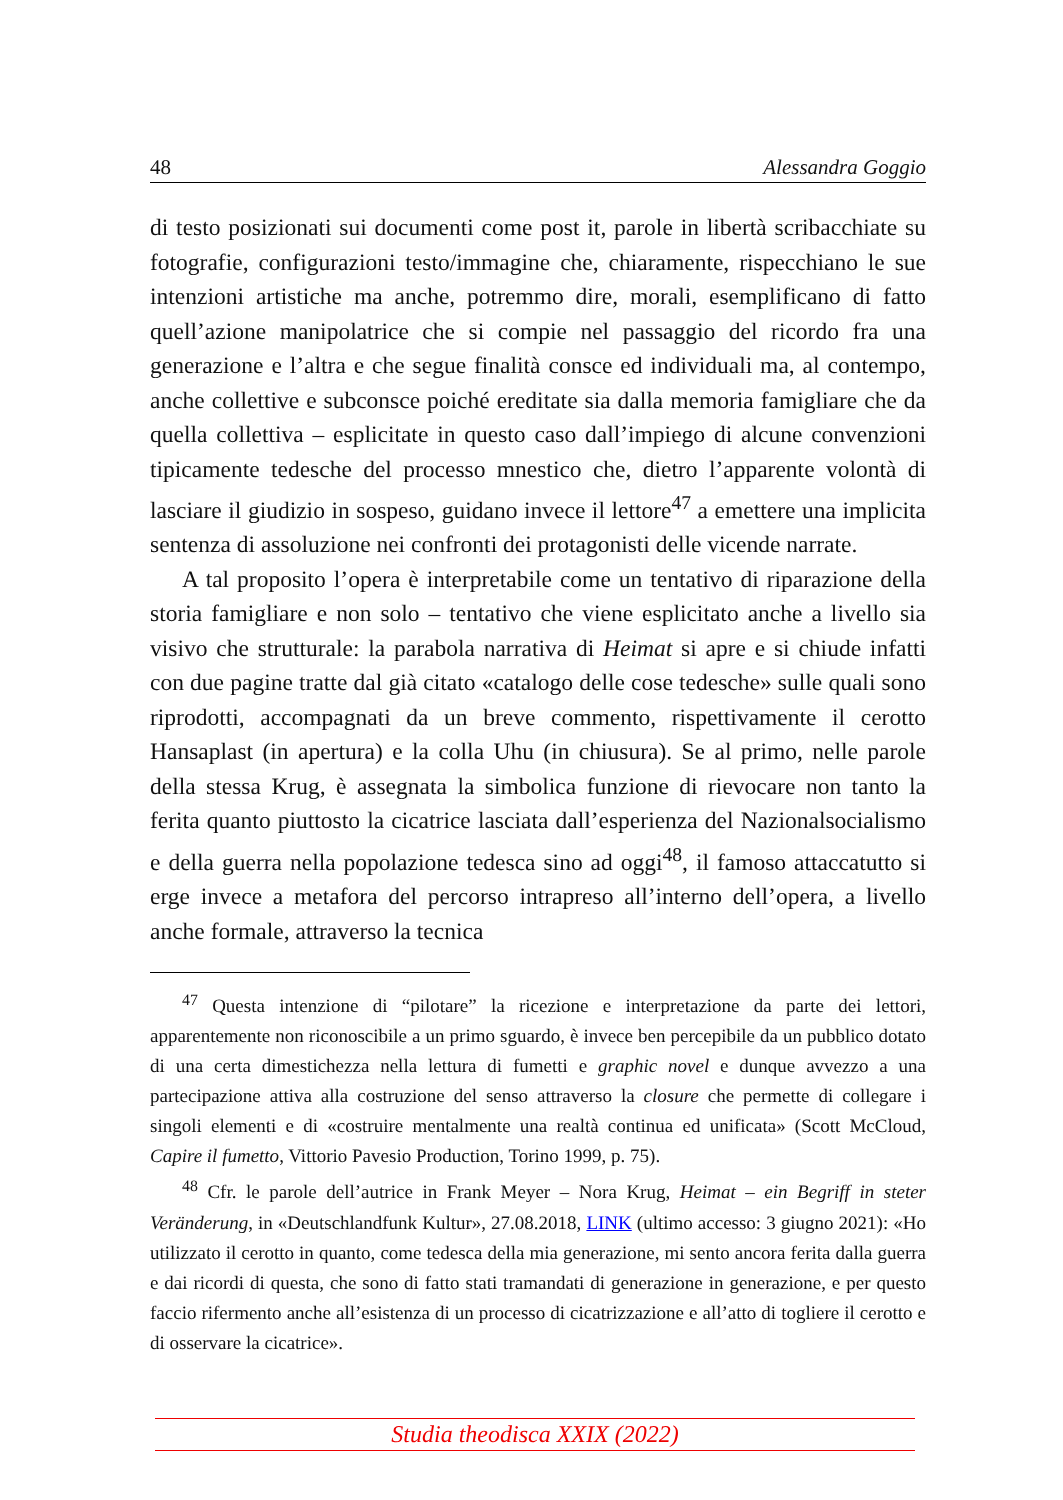48 Alessandra Goggio
di testo posizionati sui documenti come post it, parole in libertà scribacchiate su fotografie, configurazioni testo/immagine che, chiaramente, rispecchiano le sue intenzioni artistiche ma anche, potremmo dire, morali, esemplificano di fatto quell’azione manipolatrice che si compie nel passaggio del ricordo fra una generazione e l’altra e che segue finalità consce ed individuali ma, al contempo, anche collettive e subconsce poiché ereditate sia dalla memoria famigliare che da quella collettiva – esplicitate in questo caso dall’impiego di alcune convenzioni tipicamente tedesche del processo mnestico che, dietro l’apparente volontà di lasciare il giudizio in sospeso, guidano invece il lettore<sup>47</sup> a emettere una implicita sentenza di assoluzione nei confronti dei protagonisti delle vicende narrate.
A tal proposito l’opera è interpretabile come un tentativo di riparazione della storia famigliare e non solo – tentativo che viene esplicitato anche a livello sia visivo che strutturale: la parabola narrativa di Heimat si apre e si chiude infatti con due pagine tratte dal già citato «catalogo delle cose tedesche» sulle quali sono riprodotti, accompagnati da un breve commento, rispettivamente il cerotto Hansaplast (in apertura) e la colla Uhu (in chiusura). Se al primo, nelle parole della stessa Krug, è assegnata la simbolica funzione di rievocare non tanto la ferita quanto piuttosto la cicatrice lasciata dall’esperienza del Nazionalsocialismo e della guerra nella popolazione tedesca sino ad oggi<sup>48</sup>, il famoso attaccatutto si erge invece a metafora del percorso intrapreso all’interno dell’opera, a livello anche formale, attraverso la tecnica
<sup>47</sup> Questa intenzione di “pilotare” la ricezione e interpretazione da parte dei lettori, apparentemente non riconoscibile a un primo sguardo, è invece ben percepibile da un pubblico dotato di una certa dimestichezza nella lettura di fumetti e graphic novel e dunque avvezzo a una partecipazione attiva alla costruzione del senso attraverso la closure che permette di collegare i singoli elementi e di «costruire mentalmente una realtà continua ed unificata» (Scott McCloud, Capire il fumetto, Vittorio Pavesio Production, Torino 1999, p. 75).
<sup>48</sup> Cfr. le parole dell’autrice in Frank Meyer – Nora Krug, Heimat – ein Begriff in steter Veränderung, in «Deutschlandfunk Kultur», 27.08.2018, LINK (ultimo accesso: 3 giugno 2021): «Ho utilizzato il cerotto in quanto, come tedesca della mia generazione, mi sento ancora ferita dalla guerra e dai ricordi di questa, che sono di fatto stati tramandati di generazione in generazione, e per questo faccio rifermento anche all’esistenza di un processo di cicatrizzazione e all’atto di togliere il cerotto e di osservare la cicatrice».
Studia theodisca XXIX (2022)